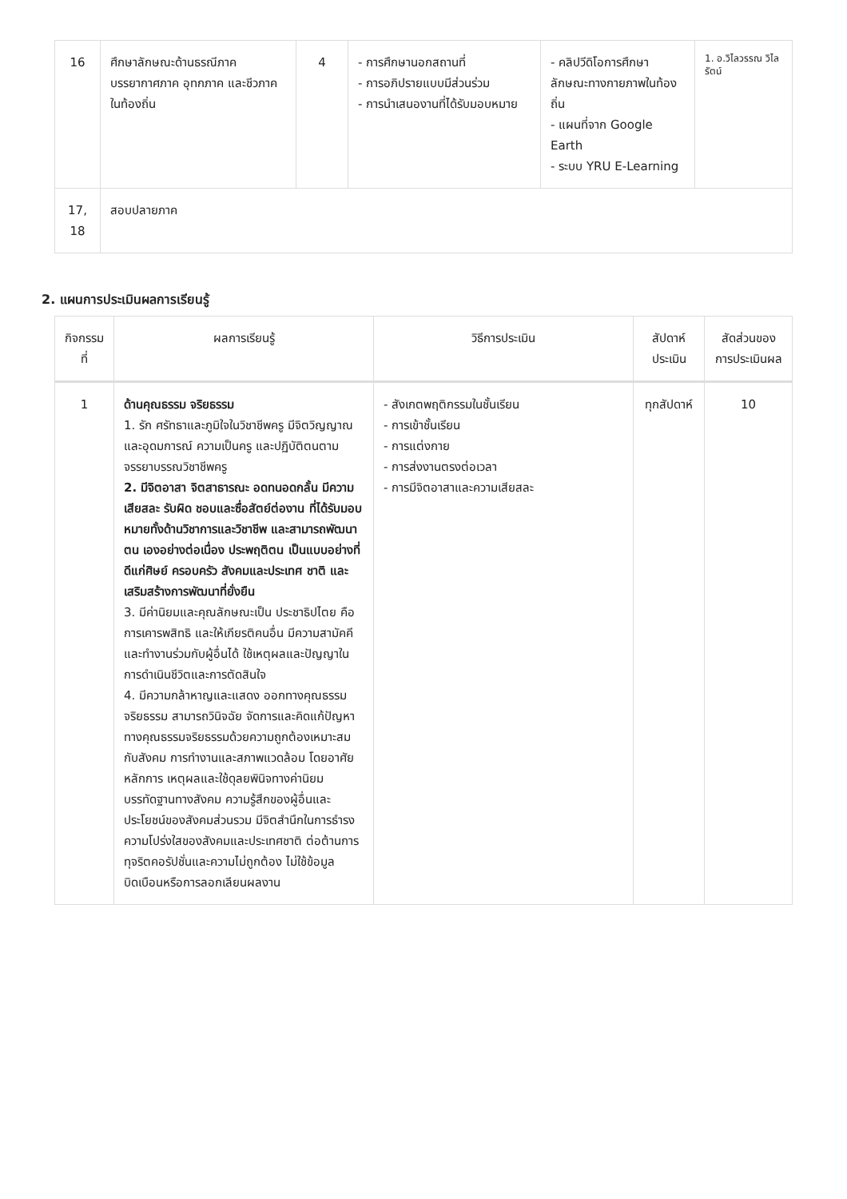| 16 | ศึกษาลักษณะด้านธรณีภาค บรรยากาศภาค อุทกภาค และชีวภาค ในท้องถิ่น | 4 | - การศึกษานอกสถานที่ - การอภิปรายแบบมีส่วนร่วม - การนำเสนองานที่ได้รับมอบหมาย | - คลิปวีดิโอการศึกษาลักษณะทางกายภาพในท้องถิ่น - แผนที่จาก Google Earth - ระบบ YRU E-Learning | 1. อ.วิไลวรรณ วิไลรัตน์ |
| 17, 18 | สอบปลายภาค | | | | |
2. แผนการประเมินผลการเรียนรู้
| กิจกรรมที่ | ผลการเรียนรู้ | วิธีการประเมิน | สัปดาห์ประเมิน | สัดส่วนของการประเมินผล |
| --- | --- | --- | --- | --- |
| 1 | ด้านคุณธรรม จริยธรรม 1. รัก ศรัทธาและภูมิใจในวิชาชีพครู มีจิตวิญญาณและอุดมการณ์ ความเป็นครู และปฏิบัติตนตามจรรยาบรรณวิชาชีพครู 2. มีจิตอาสา จิตสาธารณะ อดทนอดกลั้น มีความเสียสละ รับผิด ชอบและซื่อสัตย์ต่องาน ที่ได้รับมอบหมายทั้งด้านวิชาการและวิชาชีพ และสามารถพัฒนาตน เองอย่างต่อเนื่อง ประพฤติตน เป็นแบบอย่างที่ดีแก่ศิษย์ ครอบครัว สังคมและประเทศ ชาติ และเสริมสร้างการพัฒนาที่ยั่งยืน 3. มีค่านิยมและคุณลักษณะเป็น ประชาธิปไตย คือ การเคารพสิทธิ และให้เกียรติคนอื่น มีความสามัคคีและทำงานร่วมกับผู้อื่นได้ ใช้เหตุผลและปัญญาในการดำเนินชีวิตและการตัดสินใจ 4. มีความกล้าหาญและแสดง ออกทางคุณธรรมจริยธรรม สามารถวินิจฉัย จัดการและคิดแก้ปัญหาทางคุณธรรมจริยธรรมด้วยความถูกต้องเหมาะสมกับสังคม การทำงานและสภาพแวดล้อม โดยอาศัยหลักการ เหตุผลและใช้ดุลยพินิจทางค่านิยม บรรทัดฐานทางสังคม ความรู้สึกของผู้อื่นและประโยชน์ของสังคมส่วนรวม มีจิตสำนึกในการธำรงความโปร่งใสของสังคมและประเทศชาติ ต่อต้านการทุจริตคอรัปชั่นและความไม่ถูกต้อง ไม่ใช้ข้อมูลบิดเบือนหรือการลอกเลียนผลงาน | - สังเกตพฤติกรรมในชั้นเรียน - การเข้าชั้นเรียน - การแต่งกาย - การส่งงานตรงต่อเวลา - การมีจิตอาสาและความเสียสละ | ทุกสัปดาห์ | 10 |